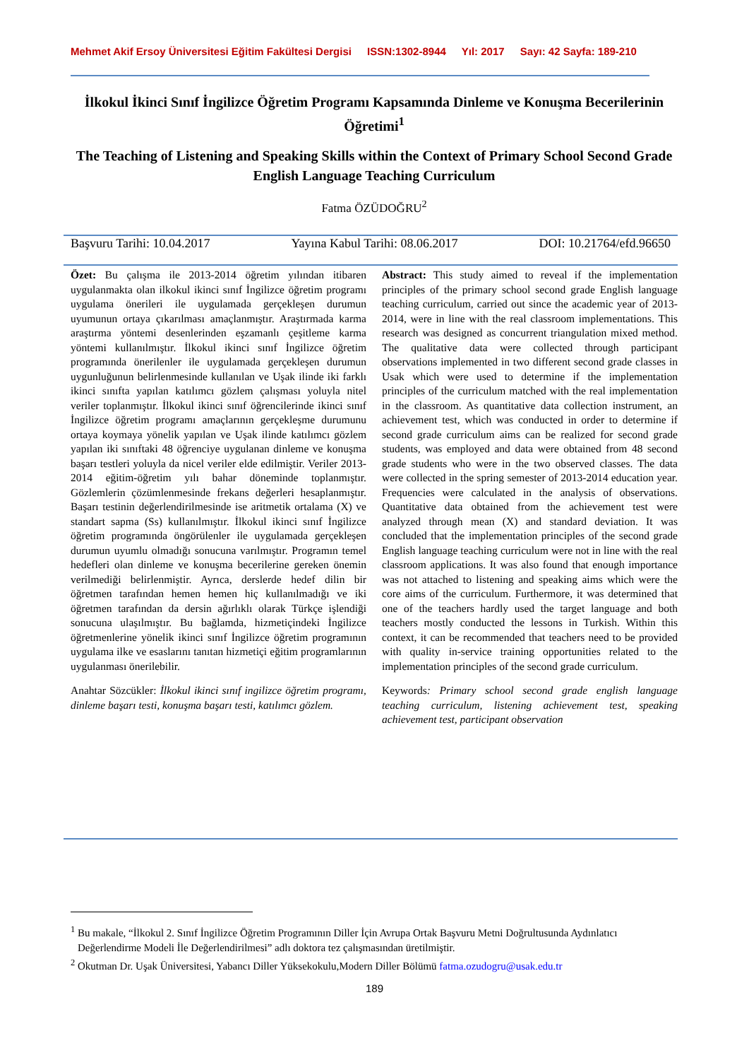Mehmet Akif Ersoy Üniversitesi Eğitim Fakültesi Dergisi ISSN:1302-8944 Yıl: 2017 Sayı: 42 Sayfa: 189-210
İlkokul İkinci Sınıf İngilizce Öğretim Programı Kapsamında Dinleme ve Konuşma Becerilerinin Öğretimi<sup>1</sup>
The Teaching of Listening and Speaking Skills within the Context of Primary School Second Grade English Language Teaching Curriculum
Fatma ÖZÜDOĞRU<sup>2</sup>
Başvuru Tarihi: 10.04.2017 Yayına Kabul Tarihi: 08.06.2017 DOI: 10.21764/efd.96650
Özet: Bu çalışma ile 2013-2014 öğretim yılından itibaren uygulanmakta olan ilkokul ikinci sınıf İngilizce öğretim programı uygulama önerileri ile uygulamada gerçekleşen durumun uyumunun ortaya çıkarılması amaçlanmıştır. Araştırmada karma araştırma yöntemi desenlerinden eşzamanlı çeşitleme karma yöntemi kullanılmıştır. İlkokul ikinci sınıf İngilizce öğretim programında önerilenler ile uygulamada gerçekleşen durumun uygunluğunun belirlenmesinde kullanılan ve Uşak ilinde iki farklı ikinci sınıfta yapılan katılımcı gözlem çalışması yoluyla nitel veriler toplanmıştır. İlkokul ikinci sınıf öğrencilerinde ikinci sınıf İngilizce öğretim programı amaçlarının gerçekleşme durumunu ortaya koymaya yönelik yapılan ve Uşak ilinde katılımcı gözlem yapılan iki sınıftaki 48 öğrenciye uygulanan dinleme ve konuşma başarı testleri yoluyla da nicel veriler elde edilmiştir. Veriler 2013-2014 eğitim-öğretim yılı bahar döneminde toplanmıştır. Gözlemlerin çözümlenmesinde frekans değerleri hesaplanmıştır. Başarı testinin değerlendirilmesinde ise aritmetik ortalama (X) ve standart sapma (Ss) kullanılmıştır. İlkokul ikinci sınıf İngilizce öğretim programında öngörülenler ile uygulamada gerçekleşen durumun uyumlu olmadığı sonucuna varılmıştır. Programın temel hedefleri olan dinleme ve konuşma becerilerine gereken önemin verilmediği belirlenmiştir. Ayrıca, derslerde hedef dilin bir öğretmen tarafından hemen hemen hiç kullanılmadığı ve iki öğretmen tarafından da dersin ağırlıklı olarak Türkçe işlendiği sonucuna ulaşılmıştır. Bu bağlamda, hizmetiçindeki İngilizce öğretmenlerine yönelik ikinci sınıf İngilizce öğretim programının uygulama ilke ve esaslarını tanıtan hizmetiçi eğitim programlarının uygulanması önerilebilir.
Anahtar Sözcükler: İlkokul ikinci sınıf ingilizce öğretim programı, dinleme başarı testi, konuşma başarı testi, katılımcı gözlem.
Abstract: This study aimed to reveal if the implementation principles of the primary school second grade English language teaching curriculum, carried out since the academic year of 2013-2014, were in line with the real classroom implementations. This research was designed as concurrent triangulation mixed method. The qualitative data were collected through participant observations implemented in two different second grade classes in Usak which were used to determine if the implementation principles of the curriculum matched with the real implementation in the classroom. As quantitative data collection instrument, an achievement test, which was conducted in order to determine if second grade curriculum aims can be realized for second grade students, was employed and data were obtained from 48 second grade students who were in the two observed classes. The data were collected in the spring semester of 2013-2014 education year. Frequencies were calculated in the analysis of observations. Quantitative data obtained from the achievement test were analyzed through mean (X) and standard deviation. It was concluded that the implementation principles of the second grade English language teaching curriculum were not in line with the real classroom applications. It was also found that enough importance was not attached to listening and speaking aims which were the core aims of the curriculum. Furthermore, it was determined that one of the teachers hardly used the target language and both teachers mostly conducted the lessons in Turkish. Within this context, it can be recommended that teachers need to be provided with quality in-service training opportunities related to the implementation principles of the second grade curriculum.
Keywords: Primary school second grade english language teaching curriculum, listening achievement test, speaking achievement test, participant observation
<sup>1</sup> Bu makale, “İlkokul 2. Sınıf İngilizce Öğretim Programının Diller İçin Avrupa Ortak Başvuru Metni Doğrultusunda Aydınlatıcı Değerlendirme Modeli İle Değerlendirilmesi” adlı doktora tez çalışmasından üretilmiştir.
<sup>2</sup> Okutman Dr. Uşak Üniversitesi, Yabancı Diller Yüksekokulu,Modern Diller Bölümü fatma.ozudogru@usak.edu.tr
189